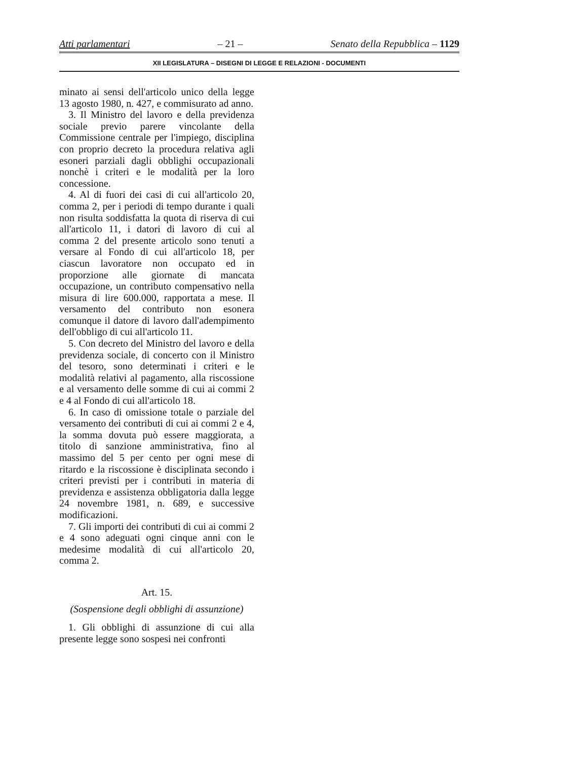Atti parlamentari – 21 – Senato della Repubblica – 1129
XII LEGISLATURA – DISEGNI DI LEGGE E RELAZIONI - DOCUMENTI
minato ai sensi dell'articolo unico della legge 13 agosto 1980, n. 427, e commisurato ad anno.
3. Il Ministro del lavoro e della previdenza sociale previo parere vincolante della Commissione centrale per l'impiego, disciplina con proprio decreto la procedura relativa agli esoneri parziali dagli obblighi occupazionali nonchè i criteri e le modalità per la loro concessione.
4. Al di fuori dei casi di cui all'articolo 20, comma 2, per i periodi di tempo durante i quali non risulta soddisfatta la quota di riserva di cui all'articolo 11, i datori di lavoro di cui al comma 2 del presente articolo sono tenuti a versare al Fondo di cui all'articolo 18, per ciascun lavoratore non occupato ed in proporzione alle giornate di mancata occupazione, un contributo compensativo nella misura di lire 600.000, rapportata a mese. Il versamento del contributo non esonera comunque il datore di lavoro dall'adempimento dell'obbligo di cui all'articolo 11.
5. Con decreto del Ministro del lavoro e della previdenza sociale, di concerto con il Ministro del tesoro, sono determinati i criteri e le modalità relativi al pagamento, alla riscossione e al versamento delle somme di cui ai commi 2 e 4 al Fondo di cui all'articolo 18.
6. In caso di omissione totale o parziale del versamento dei contributi di cui ai commi 2 e 4, la somma dovuta può essere maggiorata, a titolo di sanzione amministrativa, fino al massimo del 5 per cento per ogni mese di ritardo e la riscossione è disciplinata secondo i criteri previsti per i contributi in materia di previdenza e assistenza obbligatoria dalla legge 24 novembre 1981, n. 689, e successive modificazioni.
7. Gli importi dei contributi di cui ai commi 2 e 4 sono adeguati ogni cinque anni con le medesime modalità di cui all'articolo 20, comma 2.
Art. 15.
(Sospensione degli obblighi di assunzione)
1. Gli obblighi di assunzione di cui alla presente legge sono sospesi nei confronti